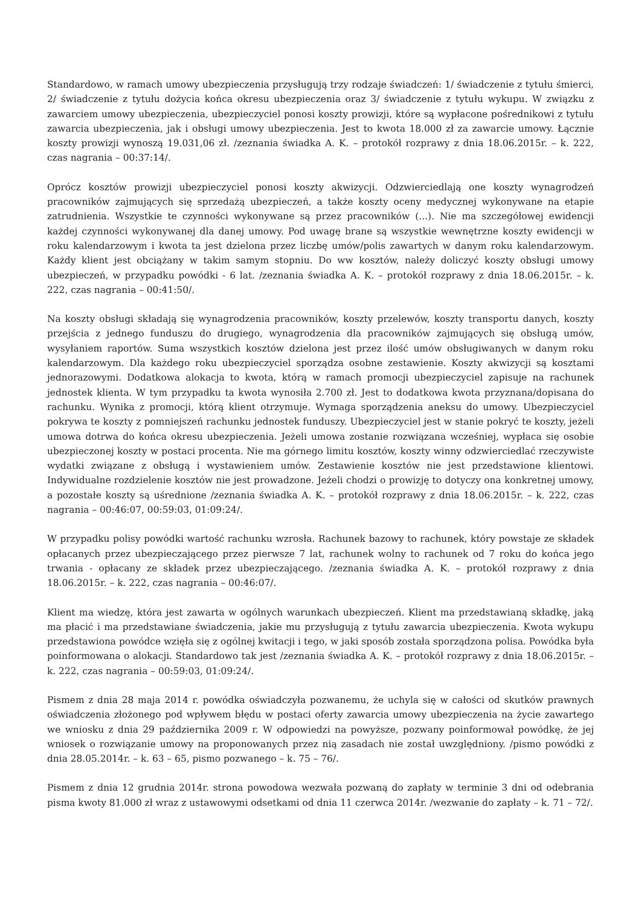Standardowo, w ramach umowy ubezpieczenia przysługują trzy rodzaje świadczeń: 1/ świadczenie z tytułu śmierci, 2/ świadczenie z tytułu dożycia końca okresu ubezpieczenia oraz 3/ świadczenie z tytułu wykupu. W związku z zawarciem umowy ubezpieczenia, ubezpieczyciel ponosi koszty prowizji, które są wypłacone pośrednikowi z tytułu zawarcia ubezpieczenia, jak i obsługi umowy ubezpieczenia. Jest to kwota 18.000 zł za zawarcie umowy. Łącznie koszty prowizji wynoszą 19.031,06 zł. /zeznania świadka A. K. – protokół rozprawy z dnia 18.06.2015r. – k. 222, czas nagrania – 00:37:14/.
Oprócz kosztów prowizji ubezpieczyciel ponosi koszty akwizycji. Odzwierciedlają one koszty wynagrodzeń pracowników zajmujących się sprzedażą ubezpieczeń, a także koszty oceny medycznej wykonywane na etapie zatrudnienia. Wszystkie te czynności wykonywane są przez pracowników (...). Nie ma szczegółowej ewidencji każdej czynności wykonywanej dla danej umowy. Pod uwagę brane są wszystkie wewnętrzne koszty ewidencji w roku kalendarzowym i kwota ta jest dzielona przez liczbę umów/polis zawartych w danym roku kalendarzowym. Każdy klient jest obciążany w takim samym stopniu. Do ww kosztów, należy doliczyć koszty obsługi umowy ubezpieczeń, w przypadku powódki - 6 lat. /zeznania świadka A. K. – protokół rozprawy z dnia 18.06.2015r. – k. 222, czas nagrania – 00:41:50/.
Na koszty obsługi składają się wynagrodzenia pracowników, koszty przelewów, koszty transportu danych, koszty przejścia z jednego funduszu do drugiego, wynagrodzenia dla pracowników zajmujących się obsługą umów, wysyłaniem raportów. Suma wszystkich kosztów dzielona jest przez ilość umów obsługiwanych w danym roku kalendarzowym. Dla każdego roku ubezpieczyciel sporządza osobne zestawienie. Koszty akwizycji są kosztami jednorazowymi. Dodatkowa alokacja to kwota, którą w ramach promocji ubezpieczyciel zapisuje na rachunek jednostek klienta. W tym przypadku ta kwota wynosiła 2.700 zł. Jest to dodatkowa kwota przyznana/dopisana do rachunku. Wynika z promocji, którą klient otrzymuje. Wymaga sporządzenia aneksu do umowy. Ubezpieczyciel pokrywa te koszty z pomniejszeń rachunku jednostek funduszy. Ubezpieczyciel jest w stanie pokryć te koszty, jeżeli umowa dotrwa do końca okresu ubezpieczenia. Jeżeli umowa zostanie rozwiązana wcześniej, wypłaca się osobie ubezpieczonej koszty w postaci procenta. Nie ma górnego limitu kosztów, koszty winny odzwierciedlać rzeczywiste wydatki związane z obsługą i wystawieniem umów. Zestawienie kosztów nie jest przedstawione klientowi. Indywidualne rozdzielenie kosztów nie jest prowadzone. Jeżeli chodzi o prowizję to dotyczy ona konkretnej umowy, a pozostałe koszty są uśrednione /zeznania świadka A. K. – protokół rozprawy z dnia 18.06.2015r. – k. 222, czas nagrania – 00:46:07, 00:59:03, 01:09:24/.
W przypadku polisy powódki wartość rachunku wzrosła. Rachunek bazowy to rachunek, który powstaje ze składek opłacanych przez ubezpieczającego przez pierwsze 7 lat, rachunek wolny to rachunek od 7 roku do końca jego trwania - opłacany ze składek przez ubezpieczającego. /zeznania świadka A. K. – protokół rozprawy z dnia 18.06.2015r. – k. 222, czas nagrania – 00:46:07/.
Klient ma wiedzę, która jest zawarta w ogólnych warunkach ubezpieczeń. Klient ma przedstawianą składkę, jaką ma płacić i ma przedstawiane świadczenia, jakie mu przysługują z tytułu zawarcia ubezpieczenia. Kwota wykupu przedstawiona powódce wzięła się z ogólnej kwitacji i tego, w jaki sposób została sporządzona polisa. Powódka była poinformowana o alokacji. Standardowo tak jest /zeznania świadka A. K. – protokół rozprawy z dnia 18.06.2015r. – k. 222, czas nagrania – 00:59:03, 01:09:24/.
Pismem z dnia 28 maja 2014 r. powódka oświadczyła pozwanemu, że uchyla się w całości od skutków prawnych oświadczenia złożonego pod wpływem błędu w postaci oferty zawarcia umowy ubezpieczenia na życie zawartego we wniosku z dnia 29 października 2009 r. W odpowiedzi na powyższe, pozwany poinformował powódkę, że jej wniosek o rozwiązanie umowy na proponowanych przez nią zasadach nie został uwzględniony. /pismo powódki z dnia 28.05.2014r. – k. 63 – 65, pismo pozwanego – k. 75 – 76/.
Pismem z dnia 12 grudnia 2014r. strona powodowa wezwała pozwaną do zapłaty w terminie 3 dni od odebrania pisma kwoty 81.000 zł wraz z ustawowymi odsetkami od dnia 11 czerwca 2014r. /wezwanie do zapłaty – k. 71 – 72/.